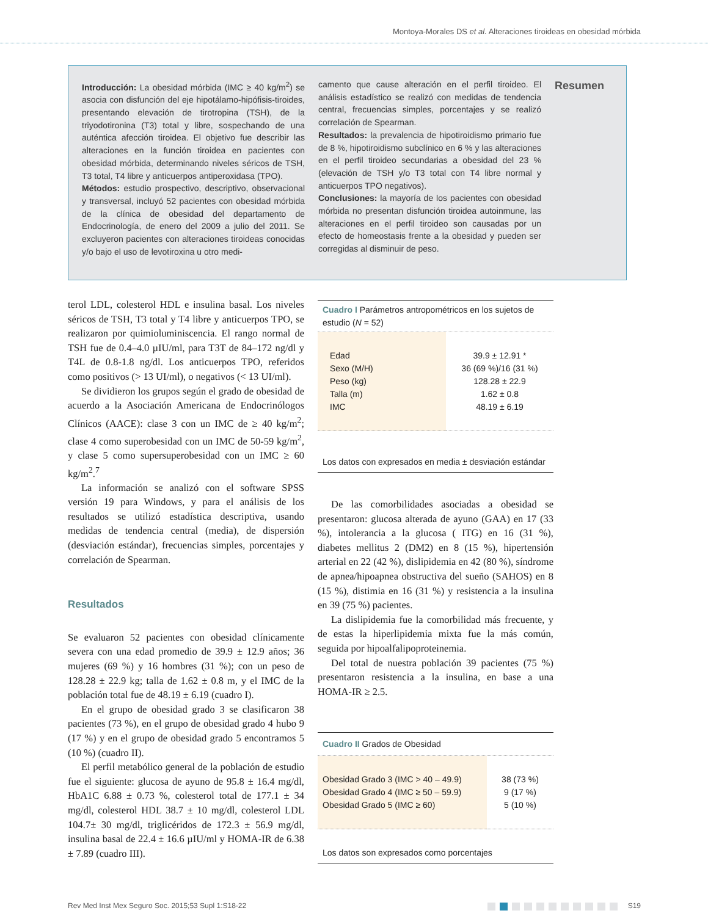Montoya-Morales DS et al. Alteraciones tiroideas en obesidad mórbida
Introducción: La obesidad mórbida (IMC ≥ 40 kg/m<sup>2</sup>) se asocia con disfunción del eje hipotálamo-hipófisis-tiroides, presentando elevación de tirotropina (TSH), de la triyodotironina (T3) total y libre, sospechando de una auténtica afección tiroidea. El objetivo fue describir las alteraciones en la función tiroidea en pacientes con obesidad mórbida, determinando niveles séricos de TSH, T3 total, T4 libre y anticuerpos antiperoxidasa (TPO).
Métodos: estudio prospectivo, descriptivo, observacional y transversal, incluyó 52 pacientes con obesidad mórbida de la clínica de obesidad del departamento de Endocrinología, de enero del 2009 a julio del 2011. Se excluyeron pacientes con alteraciones tiroideas conocidas y/o bajo el uso de levotiroxina u otro medi-
camento que cause alteración en el perfil tiroideo. El análisis estadístico se realizó con medidas de tendencia central, frecuencias simples, porcentajes y se realizó correlación de Spearman.
Resultados: la prevalencia de hipotiroidismo primario fue de 8 %, hipotiroidismo subclínico en 6 % y las alteraciones en el perfil tiroideo secundarias a obesidad del 23 % (elevación de TSH y/o T3 total con T4 libre normal y anticuerpos TPO negativos).
Conclusiones: la mayoría de los pacientes con obesidad mórbida no presentan disfunción tiroidea autoinmune, las alteraciones en el perfil tiroideo son causadas por un efecto de homeostasis frente a la obesidad y pueden ser corregidas al disminuir de peso.
Resumen
terol LDL, colesterol HDL e insulina basal. Los niveles séricos de TSH, T3 total y T4 libre y anticuerpos TPO, se realizaron por quimioluminiscencia. El rango normal de TSH fue de 0.4–4.0 µIU/ml, para T3T de 84–172 ng/dl y T4L de 0.8-1.8 ng/dl. Los anticuerpos TPO, referidos como positivos (> 13 UI/ml), o negativos (< 13 UI/ml).
Se dividieron los grupos según el grado de obesidad de acuerdo a la Asociación Americana de Endocrinólogos Clínicos (AACE): clase 3 con un IMC de ≥ 40 kg/m<sup>2</sup>; clase 4 como superobesidad con un IMC de 50-59 kg/m<sup>2</sup>, y clase 5 como supersuperobesidad con un IMC ≥ 60 kg/m<sup>2</sup>.<sup>7</sup>
La información se analizó con el software SPSS versión 19 para Windows, y para el análisis de los resultados se utilizó estadística descriptiva, usando medidas de tendencia central (media), de dispersión (desviación estándar), frecuencias simples, porcentajes y correlación de Spearman.
Resultados
Se evaluaron 52 pacientes con obesidad clínicamente severa con una edad promedio de 39.9 ± 12.9 años; 36 mujeres (69 %) y 16 hombres (31 %); con un peso de 128.28 ± 22.9 kg; talla de 1.62 ± 0.8 m, y el IMC de la población total fue de 48.19 ± 6.19 (cuadro I).
En el grupo de obesidad grado 3 se clasificaron 38 pacientes (73 %), en el grupo de obesidad grado 4 hubo 9 (17 %) y en el grupo de obesidad grado 5 encontramos 5 (10 %) (cuadro II).
El perfil metabólico general de la población de estudio fue el siguiente: glucosa de ayuno de 95.8 ± 16.4 mg/dl, HbA1C 6.88 ± 0.73 %, colesterol total de 177.1 ± 34 mg/dl, colesterol HDL 38.7 ± 10 mg/dl, colesterol LDL 104.7± 30 mg/dl, triglicéridos de 172.3 ± 56.9 mg/dl, insulina basal de 22.4 ± 16.6 µIU/ml y HOMA-IR de 6.38 ± 7.89 (cuadro III).
Cuadro I Parámetros antropométricos en los sujetos de estudio (N = 52)
| Edad Sexo (M/H) Peso (kg) Talla (m) IMC | 39.9 ± 12.91 * 36 (69 %)/16 (31 %) 128.28 ± 22.9 1.62 ± 0.8 48.19 ± 6.19 |
Los datos con expresados en media ± desviación estándar
De las comorbilidades asociadas a obesidad se presentaron: glucosa alterada de ayuno (GAA) en 17 (33 %), intolerancia a la glucosa ( ITG) en 16 (31 %), diabetes mellitus 2 (DM2) en 8 (15 %), hipertensión arterial en 22 (42 %), dislipidemia en 42 (80 %), síndrome de apnea/hipoapnea obstructiva del sueño (SAHOS) en 8 (15 %), distimia en 16 (31 %) y resistencia a la insulina en 39 (75 %) pacientes.
La dislipidemia fue la comorbilidad más frecuente, y de estas la hiperlipidemia mixta fue la más común, seguida por hipoalfalipoproteinemia.
Del total de nuestra población 39 pacientes (75 %) presentaron resistencia a la insulina, en base a una HOMA-IR ≥ 2.5.
Cuadro II Grados de Obesidad
| Obesidad Grado 3 (IMC > 40 – 49.9) Obesidad Grado 4 (IMC ≥ 50 – 59.9) Obesidad Grado 5 (IMC ≥ 60) | 38 (73 %) 9 (17 %) 5 (10 %) |
Los datos son expresados como porcentajes
Rev Med Inst Mex Seguro Soc. 2015;53 Supl 1:S18-22 S19